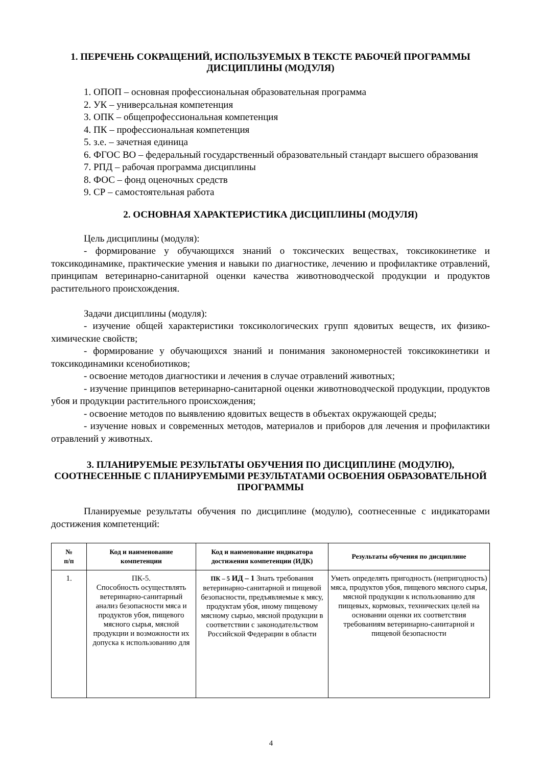1. ПЕРЕЧЕНЬ СОКРАЩЕНИЙ, ИСПОЛЬЗУЕМЫХ В ТЕКСТЕ РАБОЧЕЙ ПРОГРАММЫ ДИСЦИПЛИНЫ (МОДУЛЯ)
1. ОПОП – основная профессиональная образовательная программа
2. УК – универсальная компетенция
3. ОПК – общепрофессиональная компетенция
4. ПК – профессиональная компетенция
5. з.е. – зачетная единица
6. ФГОС ВО – федеральный государственный образовательный стандарт высшего образования
7. РПД – рабочая программа дисциплины
8. ФОС – фонд оценочных средств
9. СР – самостоятельная работа
2. ОСНОВНАЯ ХАРАКТЕРИСТИКА ДИСЦИПЛИНЫ (МОДУЛЯ)
Цель дисциплины (модуля):
- формирование у обучающихся знаний о токсических веществах, токсикокинетике и токсикодинамике, практические умения и навыки по диагностике, лечению и профилактике отравлений, принципам ветеринарно-санитарной оценки качества животноводческой продукции и продуктов растительного происхождения.
Задачи дисциплины (модуля):
- изучение общей характеристики токсикологических групп ядовитых веществ, их физико-химические свойств;
- формирование у обучающихся знаний и понимания закономерностей токсикокинетики и токсикодинамики ксенобиотиков;
- освоение методов диагностики и лечения в случае отравлений животных;
- изучение принципов ветеринарно-санитарной оценки животноводческой продукции, продуктов убоя и продукции растительного происхождения;
- освоение методов по выявлению ядовитых веществ в объектах окружающей среды;
- изучение новых и современных методов, материалов и приборов для лечения и профилактики отравлений у животных.
3. ПЛАНИРУЕМЫЕ РЕЗУЛЬТАТЫ ОБУЧЕНИЯ ПО ДИСЦИПЛИНЕ (МОДУЛЮ), СООТНЕСЕННЫЕ С ПЛАНИРУЕМЫМИ РЕЗУЛЬТАТАМИ ОСВОЕНИЯ ОБРАЗОВАТЕЛЬНОЙ ПРОГРАММЫ
Планируемые результаты обучения по дисциплине (модулю), соотнесенные с индикаторами достижения компетенций:
| № п/п | Код и наименование компетенции | Код и наименование индикатора достижения компетенции (ИДК) | Результаты обучения по дисциплине |
| --- | --- | --- | --- |
| 1. | ПК-5. Способность осуществлять ветеринарно-санитарный анализ безопасности мяса и продуктов убоя, пищевого мясного сырья, мясной продукции и возможности их допуска к использованию для | ПК – 5 ИД – 1 Знать требования ветеринарно-санитарной и пищевой безопасности, предъявляемые к мясу, продуктам убоя, иному пищевому мясному сырью, мясной продукции в соответствии с законодательством Российской Федерации в области | Уметь определять пригодность (непригодность) мяса, продуктов убоя, пищевого мясного сырья, мясной продукции к использованию для пищевых, кормовых, технических целей на основании оценки их соответствия требованиям ветеринарно-санитарной и пищевой безопасности |
4